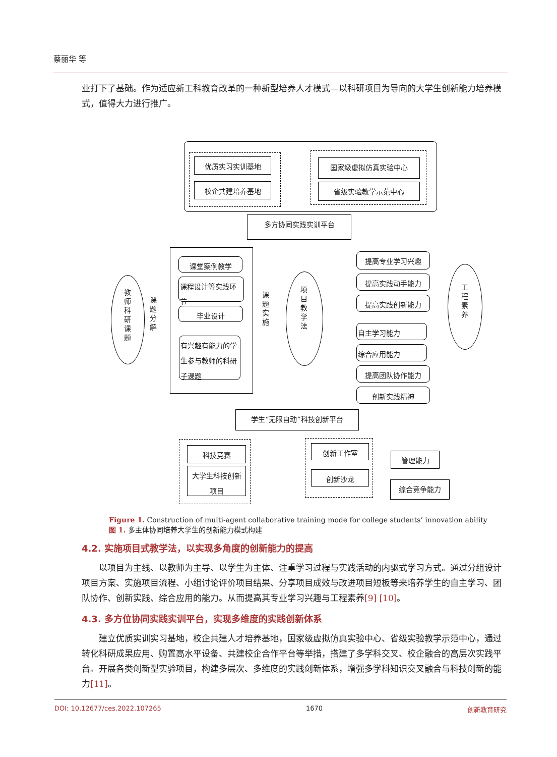蔡丽华 等
业打下了基础。作为适应新工科教育改革的一种新型培养人才模式—以科研项目为导向的大学生创新能力培养模式，值得大力进行推广。
优质实习实训基地
校企共建培养基地
国家级虚拟仿真实验中心
省级实验教学示范中心
多方协同实践实训平台
教师科研课题
课题分解
课堂案例教学
课程设计等实践环节
毕业设计
有兴趣有能力的学生参与教师的科研子课题
课题实施
项目教学法
提高专业学习兴趣
提高实践动手能力
提高实践创新能力
自主学习能力
综合应用能力
提高团队协作能力
创新实践精神
工程素养
学生“无限自动”科技创新平台
科技竞赛
大学生科技创新项目
创新工作室
创新沙龙
管理能力
综合竞争能力
Figure 1. Construction of multi-agent collaborative training mode for college students’ innovation ability
图 1. 多主体协同培养大学生的创新能力模式构建
4.2. 实施项目式教学法，以实现多角度的创新能力的提高
以项目为主线、以教师为主导、以学生为主体、注重学习过程与实践活动的内驱式学习方式。通过分组设计项目方案、实施项目流程、小组讨论评价项目结果、分享项目成效与改进项目短板等来培养学生的自主学习、团队协作、创新实践、综合应用的能力。从而提高其专业学习兴趣与工程素养[9] [10]。
4.3. 多方位协同实践实训平台，实现多维度的实践创新体系
建立优质实训实习基地，校企共建人才培养基地，国家级虚拟仿真实验中心、省级实验教学示范中心，通过转化科研成果应用、购置高水平设备、共建校企合作平台等举措，搭建了多学科交叉、校企融合的高层次实践平台。开展各类创新型实验项目，构建多层次、多维度的实践创新体系，增强多学科知识交叉融合与科技创新的能力[11]。
DOI: 10.12677/ces.2022.107265 1670 创新教育研究